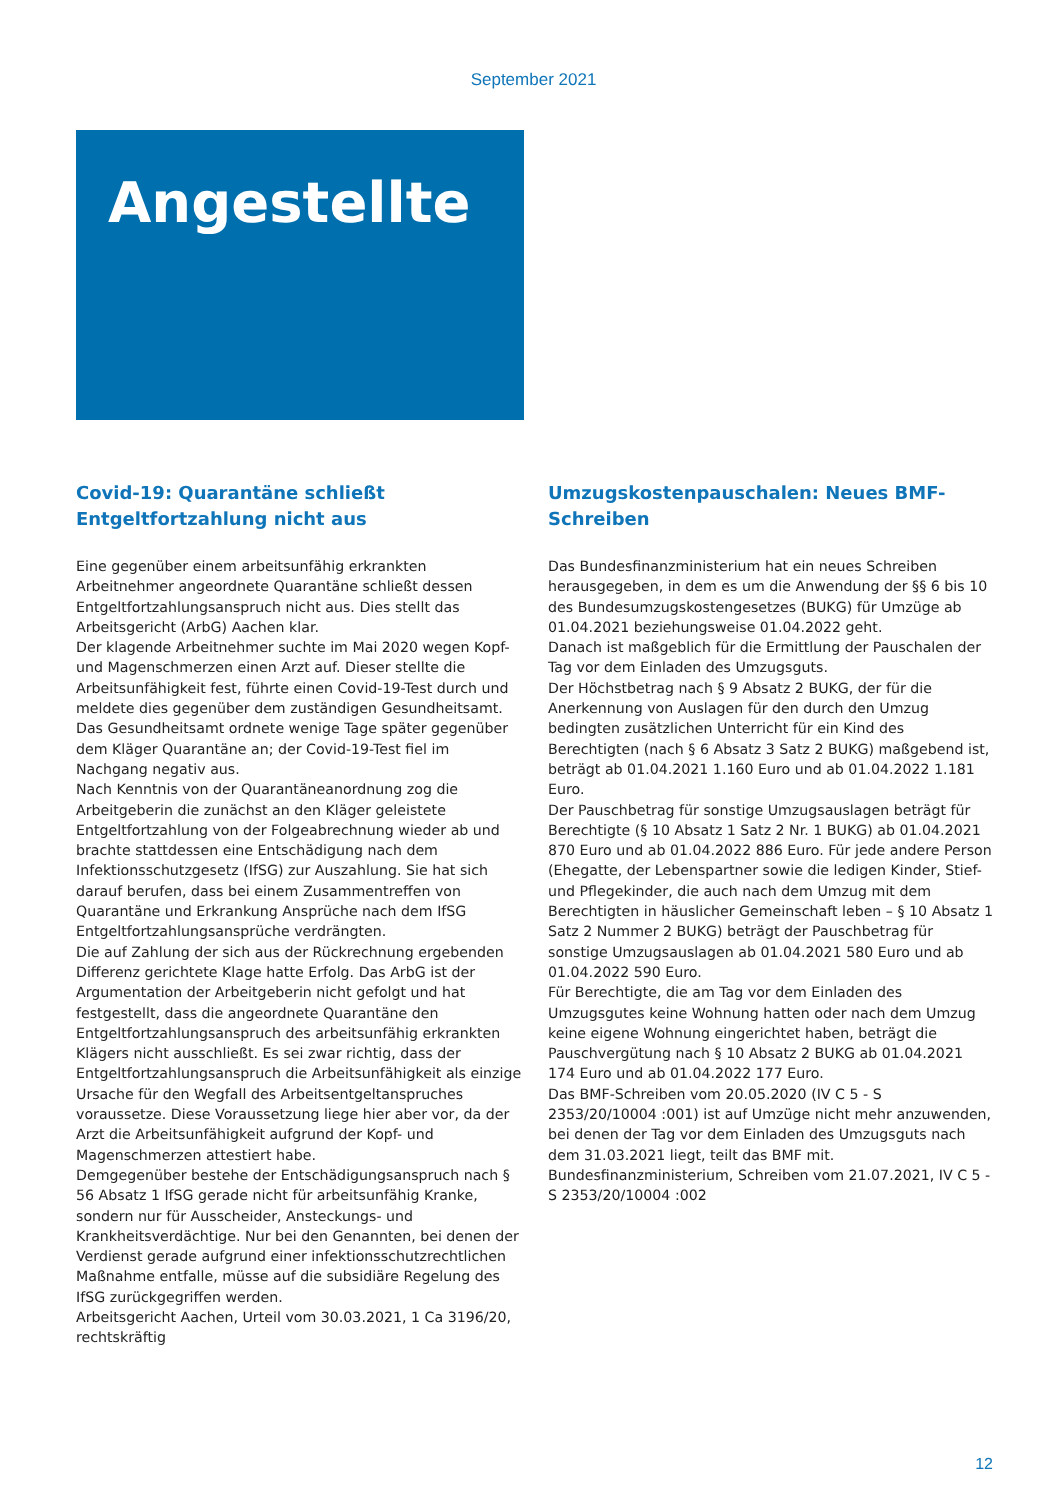September 2021
Angestellte
Covid-19: Quarantäne schließt Entgeltfortzahlung nicht aus
Eine gegenüber einem arbeitsunfähig erkrankten Arbeitnehmer angeordnete Quarantäne schließt dessen Entgeltfortzahlungsanspruch nicht aus. Dies stellt das Arbeitsgericht (ArbG) Aachen klar.
Der klagende Arbeitnehmer suchte im Mai 2020 wegen Kopf- und Magenschmerzen einen Arzt auf. Dieser stellte die Arbeitsunfähigkeit fest, führte einen Covid-19-Test durch und meldete dies gegenüber dem zuständigen Gesundheitsamt. Das Gesundheitsamt ordnete wenige Tage später gegenüber dem Kläger Quarantäne an; der Covid-19-Test fiel im Nachgang negativ aus.
Nach Kenntnis von der Quarantäneanordnung zog die Arbeitgeberin die zunächst an den Kläger geleistete Entgeltfortzahlung von der Folgeabrechnung wieder ab und brachte stattdessen eine Entschädigung nach dem Infektionsschutzgesetz (IfSG) zur Auszahlung. Sie hat sich darauf berufen, dass bei einem Zusammentreffen von Quarantäne und Erkrankung Ansprüche nach dem IfSG Entgeltfortzahlungsansprüche verdrängten.
Die auf Zahlung der sich aus der Rückrechnung ergebenden Differenz gerichtete Klage hatte Erfolg. Das ArbG ist der Argumentation der Arbeitgeberin nicht gefolgt und hat festgestellt, dass die angeordnete Quarantäne den Entgeltfortzahlungsanspruch des arbeitsunfähig erkrankten Klägers nicht ausschließt. Es sei zwar richtig, dass der Entgeltfortzahlungsanspruch die Arbeitsunfähigkeit als einzige Ursache für den Wegfall des Arbeitsentgeltanspruches voraussetze. Diese Voraussetzung liege hier aber vor, da der Arzt die Arbeitsunfähigkeit aufgrund der Kopf- und Magenschmerzen attestiert habe.
Demgegenüber bestehe der Entschädigungsanspruch nach § 56 Absatz 1 IfSG gerade nicht für arbeitsunfähig Kranke, sondern nur für Ausscheider, Ansteckungs- und Krankheitsverdächtige. Nur bei den Genannten, bei denen der Verdienst gerade aufgrund einer infektionsschutzrechtlichen Maßnahme entfalle, müsse auf die subsidiäre Regelung des IfSG zurückgegriffen werden.
Arbeitsgericht Aachen, Urteil vom 30.03.2021, 1 Ca 3196/20, rechtskräftig
Umzugskostenpauschalen: Neues BMF-Schreiben
Das Bundesfinanzministerium hat ein neues Schreiben herausgegeben, in dem es um die Anwendung der §§ 6 bis 10 des Bundesumzugskostengesetzes (BUKG) für Umzüge ab 01.04.2021 beziehungsweise 01.04.2022 geht.
Danach ist maßgeblich für die Ermittlung der Pauschalen der Tag vor dem Einladen des Umzugsguts.
Der Höchstbetrag nach § 9 Absatz 2 BUKG, der für die Anerkennung von Auslagen für den durch den Umzug bedingten zusätzlichen Unterricht für ein Kind des Berechtigten (nach § 6 Absatz 3 Satz 2 BUKG) maßgebend ist, beträgt ab 01.04.2021 1.160 Euro und ab 01.04.2022 1.181 Euro.
Der Pauschbetrag für sonstige Umzugsauslagen beträgt für Berechtigte (§ 10 Absatz 1 Satz 2 Nr. 1 BUKG) ab 01.04.2021 870 Euro und ab 01.04.2022 886 Euro. Für jede andere Person (Ehegatte, der Lebenspartner sowie die ledigen Kinder, Stief- und Pflegekinder, die auch nach dem Umzug mit dem Berechtigten in häuslicher Gemeinschaft leben – § 10 Absatz 1 Satz 2 Nummer 2 BUKG) beträgt der Pauschbetrag für sonstige Umzugsauslagen ab 01.04.2021 580 Euro und ab 01.04.2022 590 Euro.
Für Berechtigte, die am Tag vor dem Einladen des Umzugsgutes keine Wohnung hatten oder nach dem Umzug keine eigene Wohnung eingerichtet haben, beträgt die Pauschvergütung nach § 10 Absatz 2 BUKG ab 01.04.2021 174 Euro und ab 01.04.2022 177 Euro.
Das BMF-Schreiben vom 20.05.2020 (IV C 5 - S 2353/20/10004 :001) ist auf Umzüge nicht mehr anzuwenden, bei denen der Tag vor dem Einladen des Umzugsguts nach dem 31.03.2021 liegt, teilt das BMF mit.
Bundesfinanzministerium, Schreiben vom 21.07.2021, IV C 5 - S 2353/20/10004 :002
12